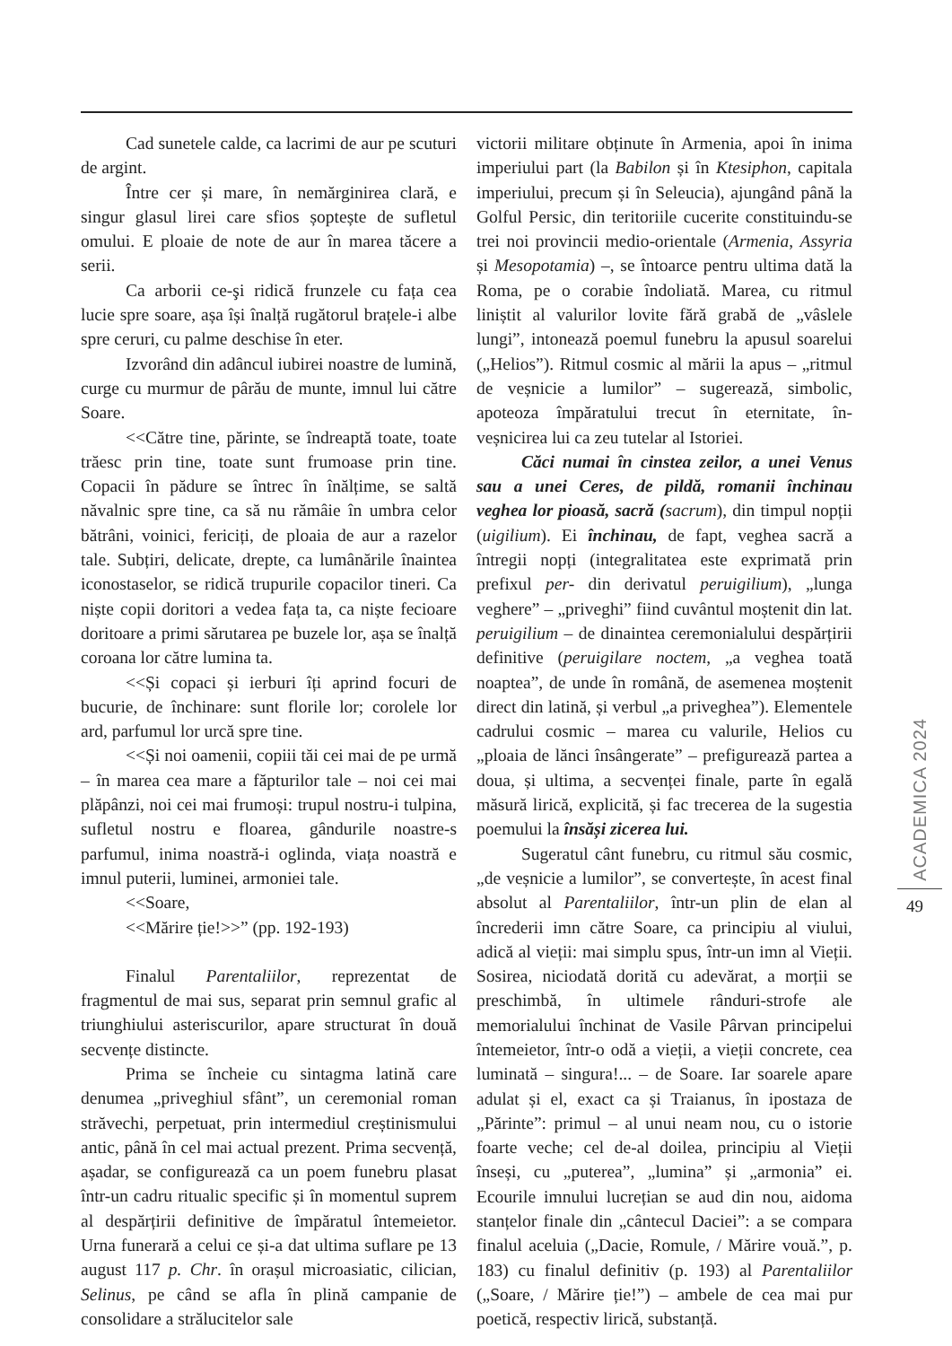Cad sunetele calde, ca lacrimi de aur pe scuturi de argint.
Între cer și mare, în nemărginirea clară, e singur glasul lirei care sfios șoptește de sufletul omului. E ploaie de note de aur în marea tăcere a serii.
Ca arborii ce-şi ridică frunzele cu fața cea lucie spre soare, așa își înalță rugătorul brațele-i albe spre ceruri, cu palme deschise în eter.
Izvorând din adâncul iubirei noastre de lumină, curge cu murmur de pârău de munte, imnul lui către Soare.
<<Către tine, părinte, se îndreaptă toate, toate trăesc prin tine, toate sunt frumoase prin tine. Copacii în pădure se întrec în înălțime, se saltă năvalnic spre tine, ca să nu rămâie în umbra celor bătrâni, voinici, fericiți, de ploaia de aur a razelor tale. Subțiri, delicate, drepte, ca lumânările înaintea iconostaselor, se ridică trupurile copacilor tineri. Ca niște copii doritori a vedea fața ta, ca niște fecioare doritoare a primi sărutarea pe buzele lor, așa se înalță coroana lor către lumina ta.
<<Și copaci și ierburi îți aprind focuri de bucurie, de închinare: sunt florile lor; corolele lor ard, parfumul lor urcă spre tine.
<<Și noi oamenii, copiii tăi cei mai de pe urmă – în marea cea mare a făpturilor tale – noi cei mai plăpânzi, noi cei mai frumoși: trupul nostru-i tulpina, sufletul nostru e floarea, gândurile noastre-s parfumul, inima noastră-i oglinda, viața noastră e imnul puterii, luminei, armoniei tale.
<<Soare,
<<Mărire ție!>>” (pp. 192-193)
Finalul Parentaliilor, reprezentat de fragmentul de mai sus, separat prin semnul grafic al triunghiului asteriscurilor, apare structurat în două secvențe distincte.
Prima se încheie cu sintagma latină care denumea „priveghiul sfânt”, un ceremonial roman străvechi, perpetuat, prin intermediul creștinismului antic, până în cel mai actual prezent. Prima secvență, așadar, se configurează ca un poem funebru plasat într-un cadru ritualic specific și în momentul suprem al despărțirii definitive de împăratul întemeietor. Urna funerară a celui ce și-a dat ultima suflare pe 13 august 117 p. Chr. în orașul microasiatic, cilician, Selinus, pe când se afla în plină campanie de consolidare a strălucitelor sale
victorii militare obținute în Armenia, apoi în inima imperiului part (la Babilon și în Ktesiphon, capitala imperiului, precum și în Seleucia), ajungând până la Golful Persic, din teritoriile cucerite constituindu-se trei noi provincii medio-orientale (Armenia, Assyria și Mesopotamia) –, se întoarce pentru ultima dată la Roma, pe o corabie îndoliată. Marea, cu ritmul liniștit al valurilor lovite fără grabă de „vâslele lungi”, intonează poemul funebru la apusul soarelui („Helios”). Ritmul cosmic al mării la apus – „ritmul de veșnicie a lumilor” – sugerează, simbolic, apoteoza împăratului trecut în eternitate, în-veșnicirea lui ca zeu tutelar al Istoriei.
Căci numai în cinstea zeilor, a unei Venus sau a unei Ceres, de pildă, romanii închinau veghea lor pioasă, sacră (sacrum), din timpul nopții (uigilium). Ei închinau, de fapt, veghea sacră a întregii nopți (integralitatea este exprimată prin prefixul per- din derivatul peruigilium), „lunga veghere” – „priveghi” fiind cuvântul moștenit din lat. peruigilium – de dinaintea ceremonialului despărțirii definitive (peruigilare noctem, „a veghea toată noaptea”, de unde în română, de asemenea moștenit direct din latină, și verbul „a priveghea”). Elementele cadrului cosmic – marea cu valurile, Helios cu „ploaia de lănci însângerate” – prefigurează partea a doua, și ultima, a secvenței finale, parte în egală măsură lirică, explicită, și fac trecerea de la sugestia poemului la însăși zicerea lui.
Sugeratul cânt funebru, cu ritmul său cosmic, „de veșnicie a lumilor”, se convertește, în acest final absolut al Parentaliilor, într-un plin de elan al încrederii imn către Soare, ca principiu al viului, adică al vieții: mai simplu spus, într-un imn al Vieții. Sosirea, niciodată dorită cu adevărat, a morții se preschimbă, în ultimele rânduri-strofe ale memorialului închinat de Vasile Pârvan principelui întemeietor, într-o odă a vieții, a vieții concrete, cea luminată – singura!... – de Soare. Iar soarele apare adulat și el, exact ca și Traianus, în ipostaza de „Părinte”: primul – al unui neam nou, cu o istorie foarte veche; cel de-al doilea, principiu al Vieții înseși, cu „puterea”, „lumina” și „armonia” ei. Ecourile imnului lucrețian se aud din nou, aidoma stanțelor finale din „cântecul Daciei”: a se compara finalul aceluia („Dacie, Romule, / Mărire vouă.”, p. 183) cu finalul definitiv (p. 193) al Parentaliilor („Soare, / Mărire ție!”) – ambele de cea mai pur poetică, respectiv lirică, substanță.
ACADEMICA 2024
49